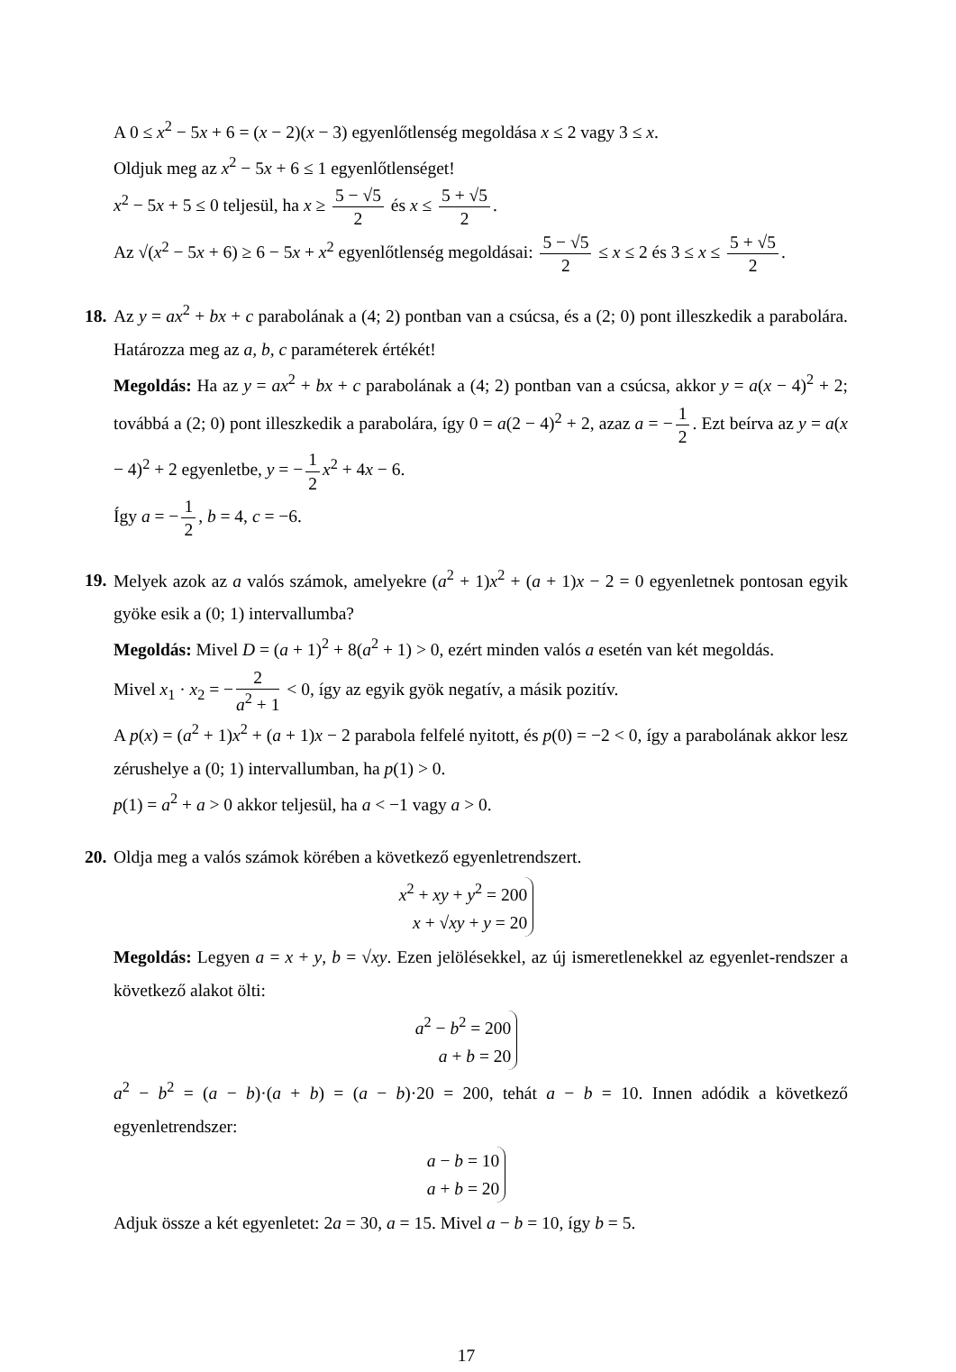A 0 ≤ x<sup>2</sup> − 5x + 6 = (x − 2)(x − 3) egyenlőtlenség megoldása x ≤ 2 vagy 3 ≤ x.
Oldjuk meg az x<sup>2</sup> − 5x + 6 ≤ 1 egyenlőtlenséget!
x<sup>2</sup> − 5x + 5 ≤ 0 teljesül, ha x ≥ 5 − √5 2 és x ≤ 5 + √5 2.
Az √(x<sup>2</sup> − 5x + 6) ≥ 6 − 5x + x<sup>2</sup> egyenlőtlenség megoldásai: 5 − √5 2 ≤ x ≤ 2 és 3 ≤ x ≤ 5 + √5 2.
18. Az y = ax<sup>2</sup> + bx + c parabolának a (4; 2) pontban van a csúcsa, és a (2; 0) pont illeszkedik a parabolára. Határozza meg az a, b, c paraméterek értékét!
Megoldás: Ha az y = ax<sup>2</sup> + bx + c parabolának a (4; 2) pontban van a csúcsa, akkor y = a(x − 4)<sup>2</sup> + 2; továbbá a (2; 0) pont illeszkedik a parabolára, így 0 = a(2 − 4)<sup>2</sup> + 2, azaz a = − 1 2. Ezt beírva az y = a(x − 4)<sup>2</sup> + 2 egyenletbe, y = − 1 2 x<sup>2</sup> + 4x − 6.
Így a = − 1 2, b = 4, c = −6.
19. Melyek azok az a valós számok, amelyekre (a<sup>2</sup> + 1)x<sup>2</sup> + (a + 1)x − 2 = 0 egyenletnek pontosan egyik gyöke esik a (0; 1) intervallumba?
Megoldás: Mivel D = (a + 1)<sup>2</sup> + 8(a<sup>2</sup> + 1) > 0, ezért minden valós a esetén van két megoldás.
Mivel x<sub>1</sub> · x<sub>2</sub> = − 2 a<sup>2</sup> + 1 < 0, így az egyik gyök negatív, a másik pozitív.
A p(x) = (a<sup>2</sup> + 1)x<sup>2</sup> + (a + 1)x − 2 parabola felfelé nyitott, és p(0) = −2 < 0, így a parabolának akkor lesz zérushelye a (0; 1) intervallumban, ha p(1) > 0.
p(1) = a<sup>2</sup> + a > 0 akkor teljesül, ha a < −1 vagy a > 0.
20. Oldja meg a valós számok körében a következő egyenletrendszert.
x<sup>2</sup> + xy + y<sup>2</sup> = 200
x + √xy + y = 20
Megoldás: Legyen a = x + y, b = √xy. Ezen jelölésekkel, az új ismeretlenekkel az egyenlet-rendszer a következő alakot ölti:
a<sup>2</sup> − b<sup>2</sup> = 200
a + b = 20
a<sup>2</sup> − b<sup>2</sup> = (a − b)·(a + b) = (a − b)·20 = 200, tehát a − b = 10. Innen adódik a következő egyenletrendszer:
a − b = 10
a + b = 20
Adjuk össze a két egyenletet: 2a = 30, a = 15. Mivel a − b = 10, így b = 5.
17